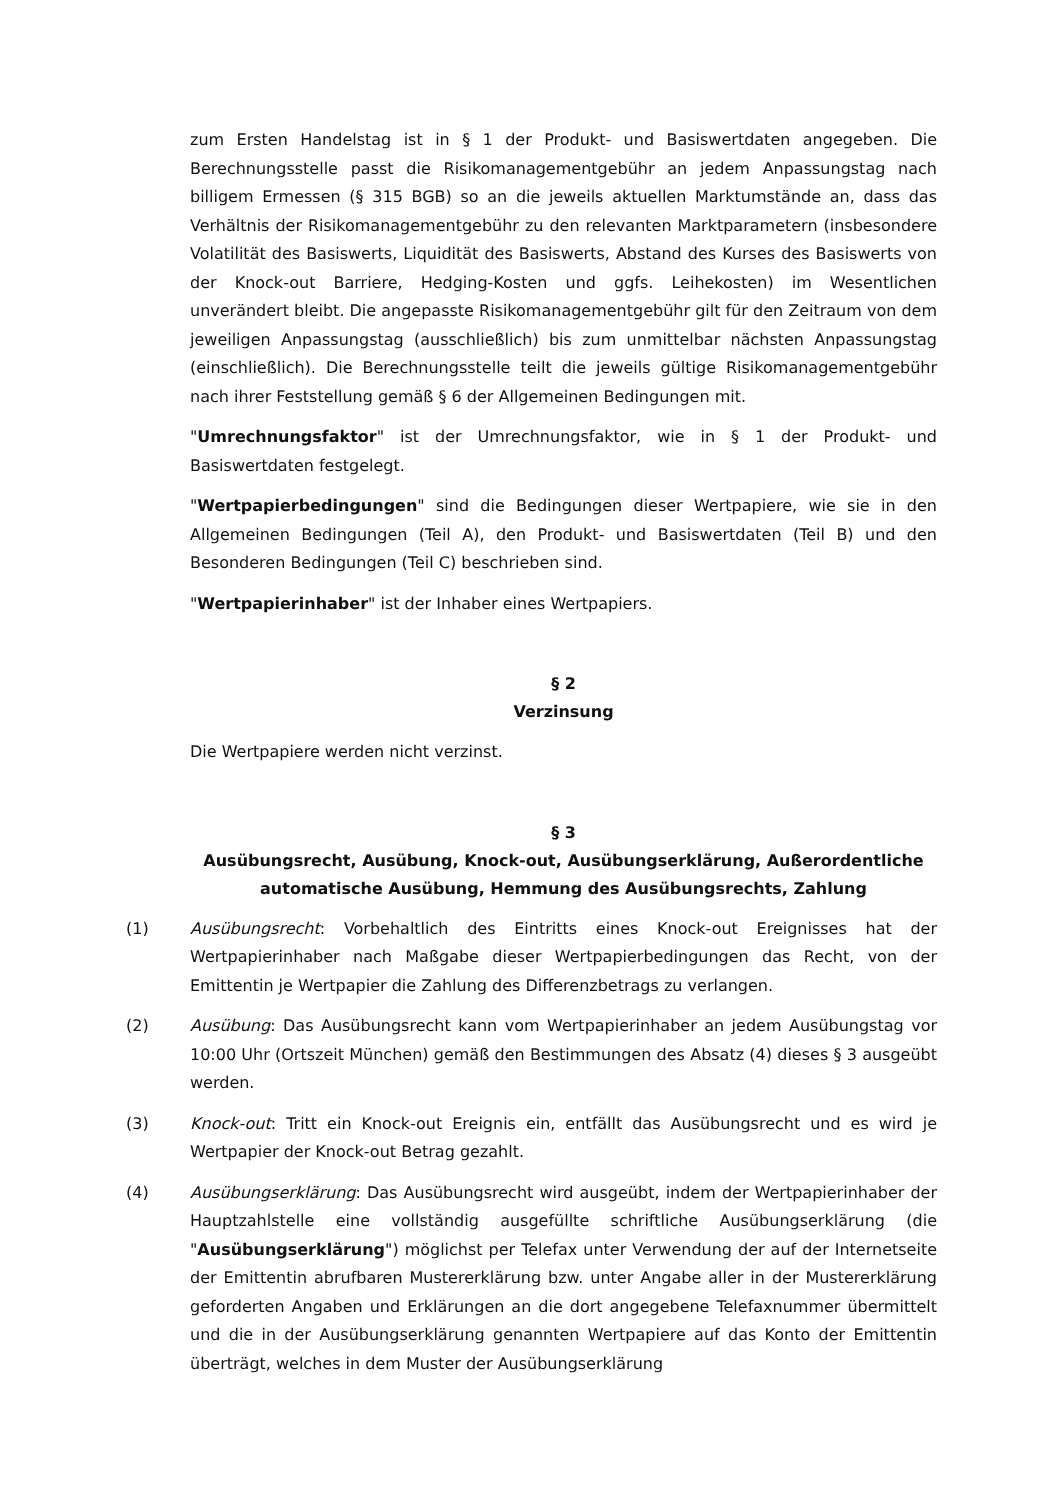zum Ersten Handelstag ist in § 1 der Produkt- und Basiswertdaten angegeben. Die Berechnungsstelle passt die Risikomanagementgebühr an jedem Anpassungstag nach billigem Ermessen (§ 315 BGB) so an die jeweils aktuellen Marktumstände an, dass das Verhältnis der Risikomanagementgebühr zu den relevanten Marktparametern (insbesondere Volatilität des Basiswerts, Liquidität des Basiswerts, Abstand des Kurses des Basiswerts von der Knock-out Barriere, Hedging-Kosten und ggfs. Leihekosten) im Wesentlichen unverändert bleibt. Die angepasste Risikomanagementgebühr gilt für den Zeitraum von dem jeweiligen Anpassungstag (ausschließlich) bis zum unmittelbar nächsten Anpassungstag (einschließlich). Die Berechnungsstelle teilt die jeweils gültige Risikomanagementgebühr nach ihrer Feststellung gemäß § 6 der Allgemeinen Bedingungen mit.
"Umrechnungsfaktor" ist der Umrechnungsfaktor, wie in § 1 der Produkt- und Basiswertdaten festgelegt.
"Wertpapierbedingungen" sind die Bedingungen dieser Wertpapiere, wie sie in den Allgemeinen Bedingungen (Teil A), den Produkt- und Basiswertdaten (Teil B) und den Besonderen Bedingungen (Teil C) beschrieben sind.
"Wertpapierinhaber" ist der Inhaber eines Wertpapiers.
§ 2
Verzinsung
Die Wertpapiere werden nicht verzinst.
§ 3
Ausübungsrecht, Ausübung, Knock-out, Ausübungserklärung, Außerordentliche automatische Ausübung, Hemmung des Ausübungsrechts, Zahlung
(1) Ausübungsrecht: Vorbehaltlich des Eintritts eines Knock-out Ereignisses hat der Wertpapierinhaber nach Maßgabe dieser Wertpapierbedingungen das Recht, von der Emittentin je Wertpapier die Zahlung des Differenzbetrags zu verlangen.
(2) Ausübung: Das Ausübungsrecht kann vom Wertpapierinhaber an jedem Ausübungstag vor 10:00 Uhr (Ortszeit München) gemäß den Bestimmungen des Absatz (4) dieses § 3 ausgeübt werden.
(3) Knock-out: Tritt ein Knock-out Ereignis ein, entfällt das Ausübungsrecht und es wird je Wertpapier der Knock-out Betrag gezahlt.
(4) Ausübungserklärung: Das Ausübungsrecht wird ausgeübt, indem der Wertpapierinhaber der Hauptzahlstelle eine vollständig ausgefüllte schriftliche Ausübungserklärung (die "Ausübungserklärung") möglichst per Telefax unter Verwendung der auf der Internetseite der Emittentin abrufbaren Mustererklärung bzw. unter Angabe aller in der Mustererklärung geforderten Angaben und Erklärungen an die dort angegebene Telefaxnummer übermittelt und die in der Ausübungserklärung genannten Wertpapiere auf das Konto der Emittentin überträgt, welches in dem Muster der Ausübungserklärung